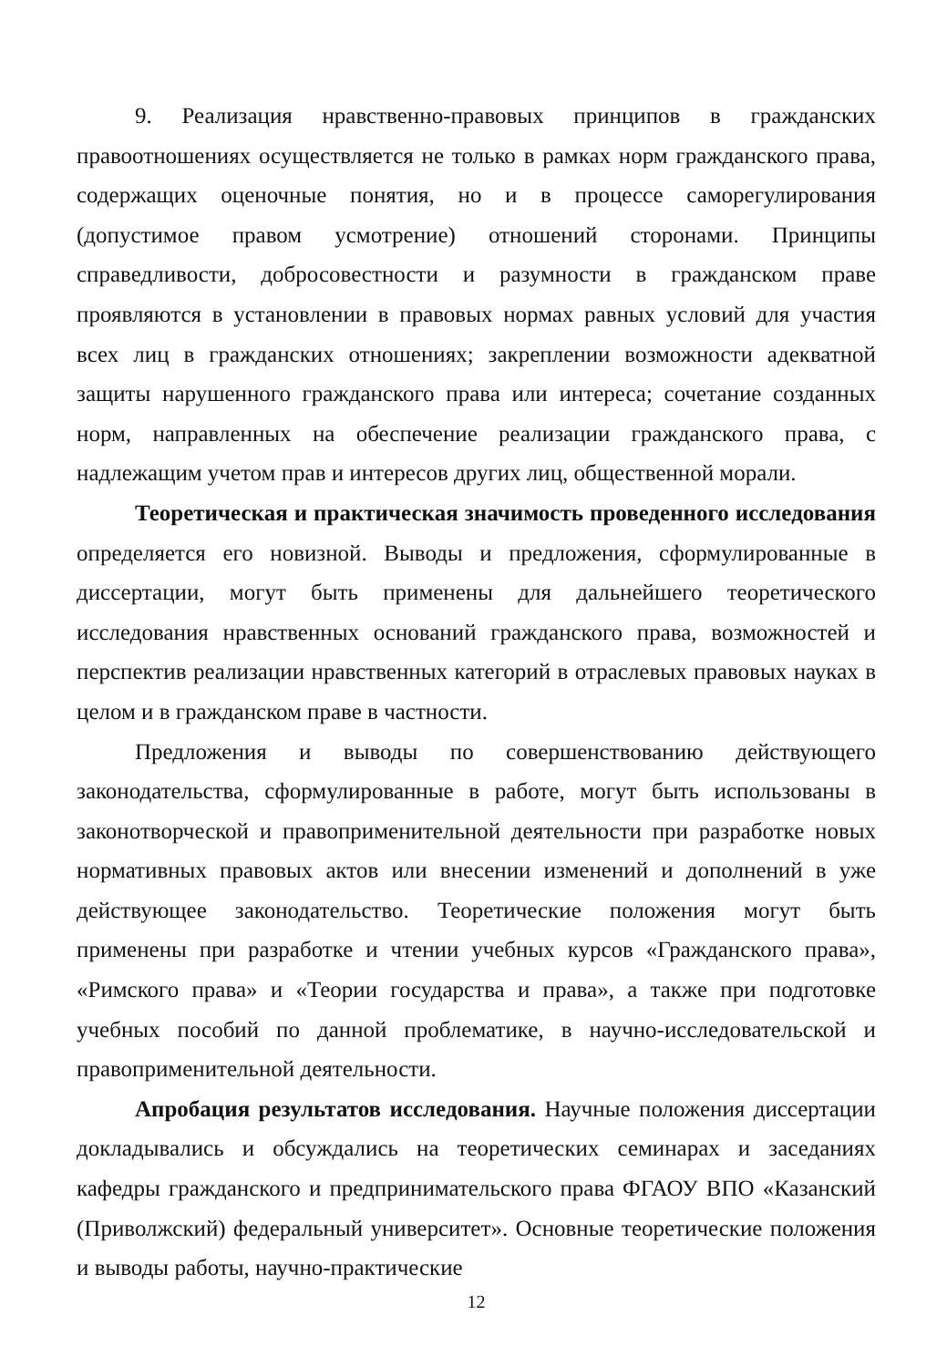9. Реализация нравственно-правовых принципов в гражданских правоотношениях осуществляется не только в рамках норм гражданского права, содержащих оценочные понятия, но и в процессе саморегулирования (допустимое правом усмотрение) отношений сторонами. Принципы справедливости, добросовестности и разумности в гражданском праве проявляются в установлении в правовых нормах равных условий для участия всех лиц в гражданских отношениях; закреплении возможности адекватной защиты нарушенного гражданского права или интереса; сочетание созданных норм, направленных на обеспечение реализации гражданского права, с надлежащим учетом прав и интересов других лиц, общественной морали.
Теоретическая и практическая значимость проведенного исследования определяется его новизной. Выводы и предложения, сформулированные в диссертации, могут быть применены для дальнейшего теоретического исследования нравственных оснований гражданского права, возможностей и перспектив реализации нравственных категорий в отраслевых правовых науках в целом и в гражданском праве в частности.
Предложения и выводы по совершенствованию действующего законодательства, сформулированные в работе, могут быть использованы в законотворческой и правоприменительной деятельности при разработке новых нормативных правовых актов или внесении изменений и дополнений в уже действующее законодательство. Теоретические положения могут быть применены при разработке и чтении учебных курсов «Гражданского права», «Римского права» и «Теории государства и права», а также при подготовке учебных пособий по данной проблематике, в научно-исследовательской и правоприменительной деятельности.
Апробация результатов исследования. Научные положения диссертации докладывались и обсуждались на теоретических семинарах и заседаниях кафедры гражданского и предпринимательского права ФГАОУ ВПО «Казанский (Приволжский) федеральный университет». Основные теоретические положения и выводы работы, научно-практические
12